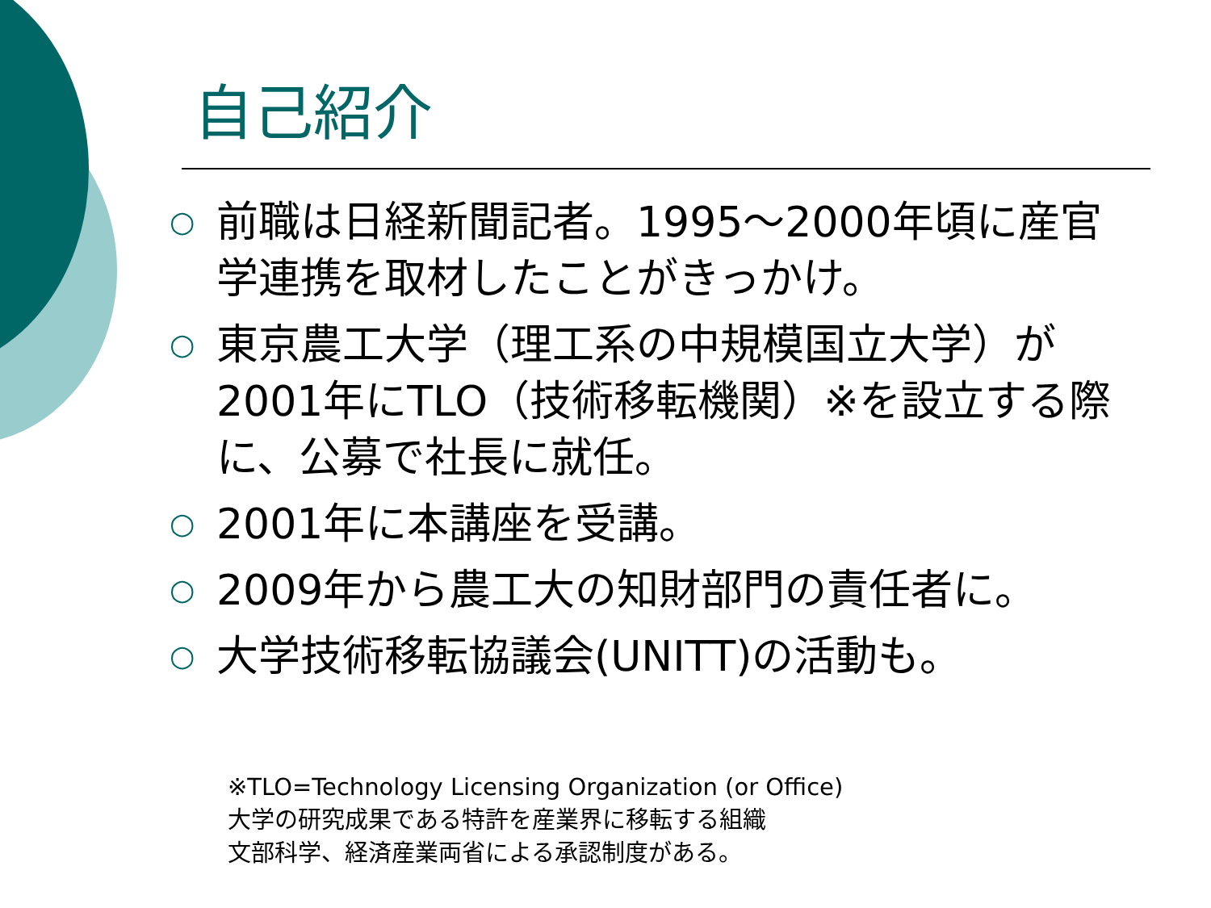自己紹介
○ 前職は日経新聞記者。1995～2000年頃に産官学連携を取材したことがきっかけ。
○ 東京農工大学（理工系の中規模国立大学）が2001年にTLO（技術移転機関）※を設立する際に、公募で社長に就任。
○ 2001年に本講座を受講。
○ 2009年から農工大の知財部門の責任者に。
○ 大学技術移転協議会(UNITT)の活動も。
※TLO=Technology Licensing Organization (or Office)
大学の研究成果である特許を産業界に移転する組織
文部科学、経済産業両省による承認制度がある。